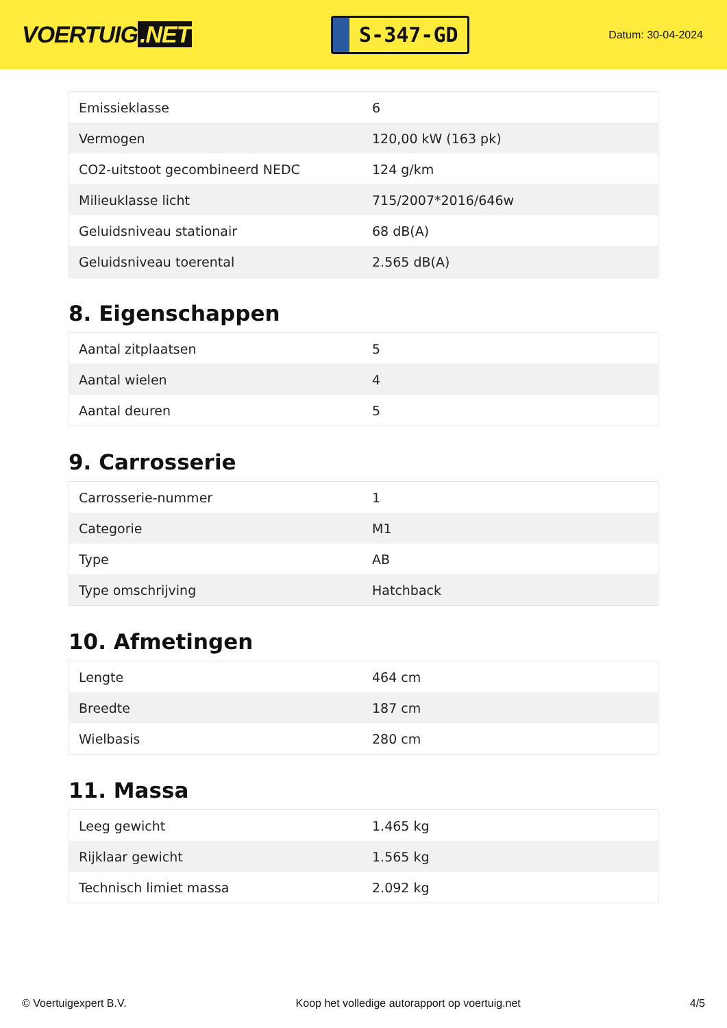VOERTUIG.NET
S-347-GD
Datum: 30-04-2024
| Emissieklasse | 6 |
| Vermogen | 120,00 kW (163 pk) |
| CO2-uitstoot gecombineerd NEDC | 124 g/km |
| Milieuklasse licht | 715/2007*2016/646w |
| Geluidsniveau stationair | 68 dB(A) |
| Geluidsniveau toerental | 2.565 dB(A) |
8. Eigenschappen
| Aantal zitplaatsen | 5 |
| Aantal wielen | 4 |
| Aantal deuren | 5 |
9. Carrosserie
| Carrosserie-nummer | 1 |
| Categorie | M1 |
| Type | AB |
| Type omschrijving | Hatchback |
10. Afmetingen
| Lengte | 464 cm |
| Breedte | 187 cm |
| Wielbasis | 280 cm |
11. Massa
| Leeg gewicht | 1.465 kg |
| Rijklaar gewicht | 1.565 kg |
| Technisch limiet massa | 2.092 kg |
© Voertuigexpert B.V. Koop het volledige autorapport op voertuig.net 4/5